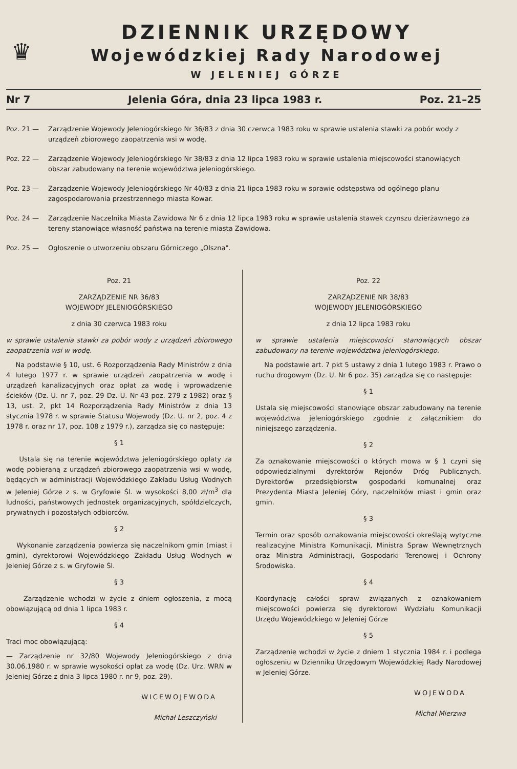♛
DZIENNIK URZĘDOWY
Wojewódzkiej Rady Narodowej
W JELENIEJ GÓRZE
Nr 7 Jelenia Góra, dnia 23 lipca 1983 r. Poz. 21–25
Poz. 21 — Zarządzenie Wojewody Jeleniogórskiego Nr 36/83 z dnia 30 czerwca 1983 roku w sprawie ustalenia stawki za pobór wody z urządzeń zbiorowego zaopatrzenia wsi w wodę.
Poz. 22 — Zarządzenie Wojewody Jeleniogórskiego Nr 38/83 z dnia 12 lipca 1983 roku w sprawie ustalenia miejscowości stanowiących obszar zabudowany na terenie województwa jeleniogórskiego.
Poz. 23 — Zarządzenie Wojewody Jeleniogórskiego Nr 40/83 z dnia 21 lipca 1983 roku w sprawie odstępstwa od ogólnego planu zagospodarowania przestrzennego miasta Kowar.
Poz. 24 — Zarządzenie Naczelnika Miasta Zawidowa Nr 6 z dnia 12 lipca 1983 roku w sprawie ustalenia stawek czynszu dzierżawnego za tereny stanowiące własność państwa na terenie miasta Zawidowa.
Poz. 25 — Ogłoszenie o utworzeniu obszaru Górniczego „Olszna".
Poz. 21
ZARZĄDZENIE NR 36/83
WOJEWODY JELENIOGÓRSKIEGO
z dnia 30 czerwca 1983 roku
w sprawie ustalenia stawki za pobór wody z urządzeń zbiorowego zaopatrzenia wsi w wodę.
Na podstawie § 10, ust. 6 Rozporządzenia Rady Ministrów z dnia 4 lutego 1977 r. w sprawie urządzeń zaopatrzenia w wodę i urządzeń kanalizacyjnych oraz opłat za wodę i wprowadzenie ścieków (Dz. U. nr 7, poz. 29 Dz. U. Nr 43 poz. 279 z 1982) oraz § 13, ust. 2, pkt 14 Rozporządzenia Rady Ministrów z dnia 13 stycznia 1978 r. w sprawie Statusu Wojewody (Dz. U. nr 2, poz. 4 z 1978 r. oraz nr 17, poz. 108 z 1979 r.), zarządza się co następuje:
§ 1
Ustala się na terenie województwa jeleniogórskiego opłaty za wodę pobieraną z urządzeń zbiorowego zaopatrzenia wsi w wodę, będących w administracji Wojewódzkiego Zakładu Usług Wodnych w Jeleniej Górze z s. w Gryfowie Śl. w wysokości 8,00 zł/m<sup>3</sup> dla ludności, państwowych jednostek organizacyjnych, spółdzielczych, prywatnych i pozostałych odbiorców.
§ 2
Wykonanie zarządzenia powierza się naczelnikom gmin (miast i gmin), dyrektorowi Wojewódzkiego Zakładu Usług Wodnych w Jeleniej Górze z s. w Gryfowie Śl.
§ 3
Zarządzenie wchodzi w życie z dniem ogłoszenia, z mocą obowiązującą od dnia 1 lipca 1983 r.
§ 4
Traci moc obowiązującą:
— Zarządzenie nr 32/80 Wojewody Jeleniogórskiego z dnia 30.06.1980 r. w sprawie wysokości opłat za wodę (Dz. Urz. WRN w Jeleniej Górze z dnia 3 lipca 1980 r. nr 9, poz. 29).
WICEWOJEWODA
Michał Leszczyński
Poz. 22
ZARZĄDZENIE NR 38/83
WOJEWODY JELENIOGÓRSKIEGO
z dnia 12 lipca 1983 roku
w sprawie ustalenia miejscowości stanowiących obszar zabudowany na terenie województwa jeleniogórskiego.
Na podstawie art. 7 pkt 5 ustawy z dnia 1 lutego 1983 r. Prawo o ruchu drogowym (Dz. U. Nr 6 poz. 35) zarządza się co następuje:
§ 1
Ustala się miejscowości stanowiące obszar zabudowany na terenie województwa jeleniogórskiego zgodnie z załącznikiem do niniejszego zarządzenia.
§ 2
Za oznakowanie miejscowości o których mowa w § 1 czyni się odpowiedzialnymi dyrektorów Rejonów Dróg Publicznych, Dyrektorów przedsiębiorstw gospodarki komunalnej oraz Prezydenta Miasta Jeleniej Góry, naczelników miast i gmin oraz gmin.
§ 3
Termin oraz sposób oznakowania miejscowości określają wytyczne realizacyjne Ministra Komunikacji, Ministra Spraw Wewnętrznych oraz Ministra Administracji, Gospodarki Terenowej i Ochrony Środowiska.
§ 4
Koordynację całości spraw związanych z oznakowaniem miejscowości powierza się dyrektorowi Wydziału Komunikacji Urzędu Wojewódzkiego w Jeleniej Górze
§ 5
Zarządzenie wchodzi w życie z dniem 1 stycznia 1984 r. i podlega ogłoszeniu w Dzienniku Urzędowym Wojewódzkiej Rady Narodowej w Jeleniej Górze.
WOJEWODA
Michał Mierzwa